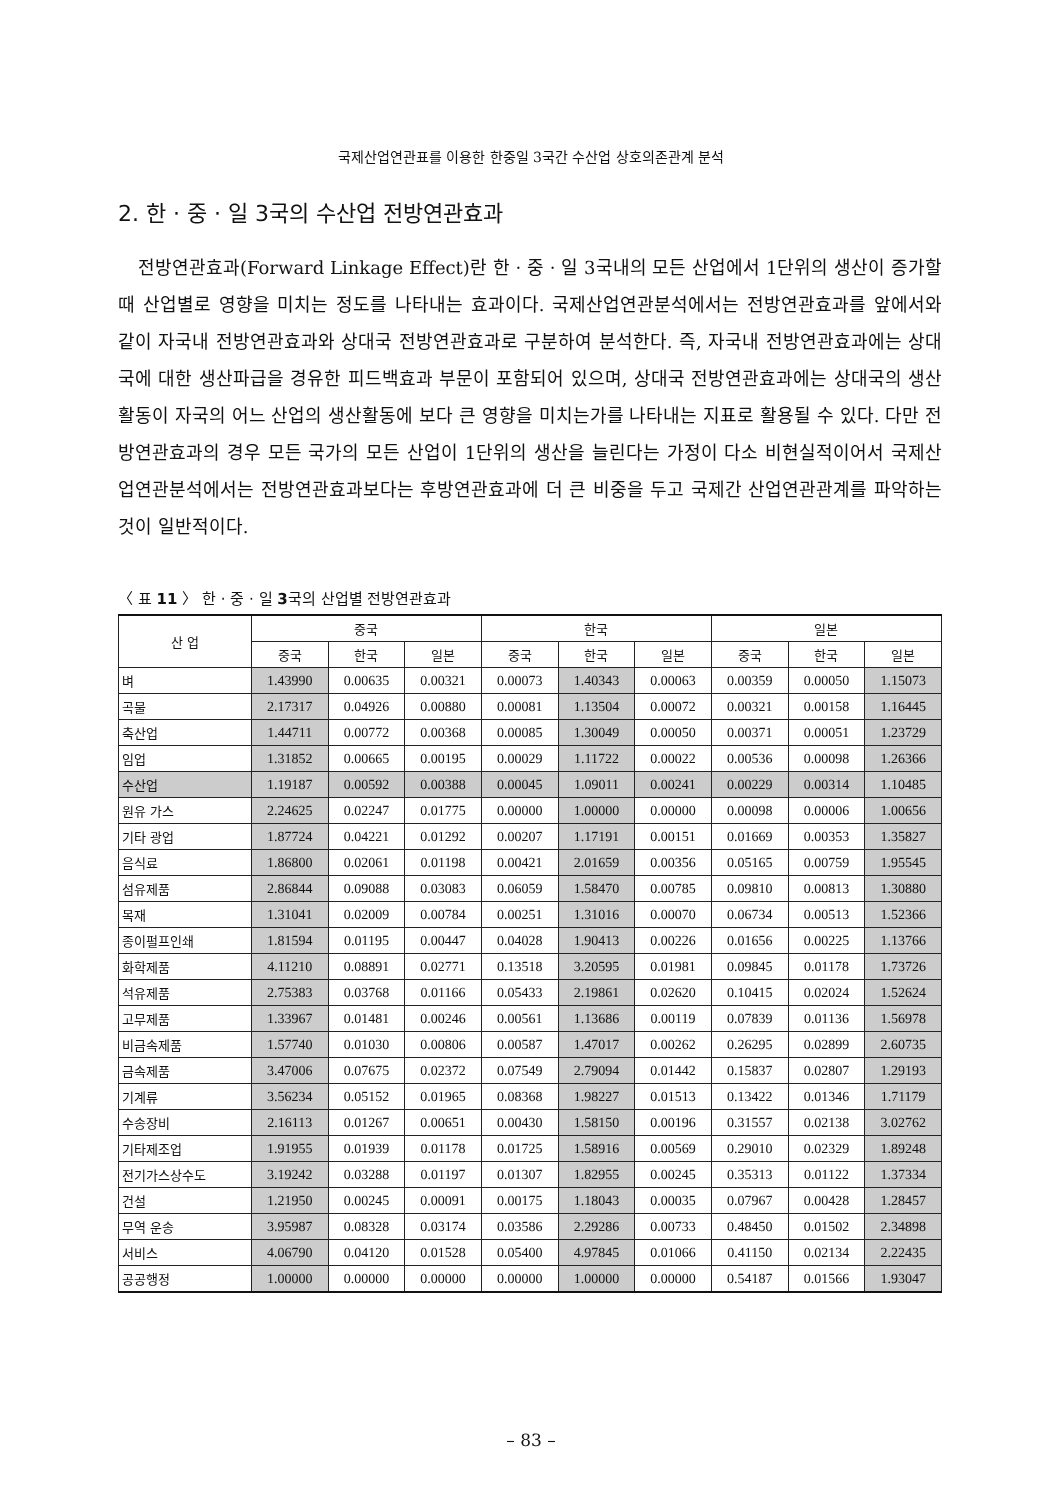국제산업연관표를 이용한 한중일 3국간 수산업 상호의존관계 분석
2. 한 · 중 · 일 3국의 수산업 전방연관효과
전방연관효과(Forward Linkage Effect)란 한 · 중 · 일 3국내의 모든 산업에서 1단위의 생산이 증가할 때 산업별로 영향을 미치는 정도를 나타내는 효과이다. 국제산업연관분석에서는 전방연관효과를 앞에서와 같이 자국내 전방연관효과와 상대국 전방연관효과로 구분하여 분석한다. 즉, 자국내 전방연관효과에는 상대국에 대한 생산파급을 경유한 피드백효과 부문이 포함되어 있으며, 상대국 전방연관효과에는 상대국의 생산활동이 자국의 어느 산업의 생산활동에 보다 큰 영향을 미치는가를 나타내는 지표로 활용될 수 있다. 다만 전방연관효과의 경우 모든 국가의 모든 산업이 1단위의 생산을 늘린다는 가정이 다소 비현실적이어서 국제산업연관분석에서는 전방연관효과보다는 후방연관효과에 더 큰 비중을 두고 국제간 산업연관관계를 파악하는 것이 일반적이다.
〈 표 11 〉 한 · 중 · 일 3국의 산업별 전방연관효과
| 산 업 | 중국 | | | 한국 | | | 일본 | | |
| --- | --- | --- | --- | --- | --- | --- | --- | --- | --- |
| | 중국 | 한국 | 일본 | 중국 | 한국 | 일본 | 중국 | 한국 | 일본 |
| 벼 | 1.43990 | 0.00635 | 0.00321 | 0.00073 | 1.40343 | 0.00063 | 0.00359 | 0.00050 | 1.15073 |
| 곡물 | 2.17317 | 0.04926 | 0.00880 | 0.00081 | 1.13504 | 0.00072 | 0.00321 | 0.00158 | 1.16445 |
| 축산업 | 1.44711 | 0.00772 | 0.00368 | 0.00085 | 1.30049 | 0.00050 | 0.00371 | 0.00051 | 1.23729 |
| 임업 | 1.31852 | 0.00665 | 0.00195 | 0.00029 | 1.11722 | 0.00022 | 0.00536 | 0.00098 | 1.26366 |
| 수산업 | 1.19187 | 0.00592 | 0.00388 | 0.00045 | 1.09011 | 0.00241 | 0.00229 | 0.00314 | 1.10485 |
| 원유 가스 | 2.24625 | 0.02247 | 0.01775 | 0.00000 | 1.00000 | 0.00000 | 0.00098 | 0.00006 | 1.00656 |
| 기타 광업 | 1.87724 | 0.04221 | 0.01292 | 0.00207 | 1.17191 | 0.00151 | 0.01669 | 0.00353 | 1.35827 |
| 음식료 | 1.86800 | 0.02061 | 0.01198 | 0.00421 | 2.01659 | 0.00356 | 0.05165 | 0.00759 | 1.95545 |
| 섬유제품 | 2.86844 | 0.09088 | 0.03083 | 0.06059 | 1.58470 | 0.00785 | 0.09810 | 0.00813 | 1.30880 |
| 목재 | 1.31041 | 0.02009 | 0.00784 | 0.00251 | 1.31016 | 0.00070 | 0.06734 | 0.00513 | 1.52366 |
| 종이펄프인쇄 | 1.81594 | 0.01195 | 0.00447 | 0.04028 | 1.90413 | 0.00226 | 0.01656 | 0.00225 | 1.13766 |
| 화학제품 | 4.11210 | 0.08891 | 0.02771 | 0.13518 | 3.20595 | 0.01981 | 0.09845 | 0.01178 | 1.73726 |
| 석유제품 | 2.75383 | 0.03768 | 0.01166 | 0.05433 | 2.19861 | 0.02620 | 0.10415 | 0.02024 | 1.52624 |
| 고무제품 | 1.33967 | 0.01481 | 0.00246 | 0.00561 | 1.13686 | 0.00119 | 0.07839 | 0.01136 | 1.56978 |
| 비금속제품 | 1.57740 | 0.01030 | 0.00806 | 0.00587 | 1.47017 | 0.00262 | 0.26295 | 0.02899 | 2.60735 |
| 금속제품 | 3.47006 | 0.07675 | 0.02372 | 0.07549 | 2.79094 | 0.01442 | 0.15837 | 0.02807 | 1.29193 |
| 기계류 | 3.56234 | 0.05152 | 0.01965 | 0.08368 | 1.98227 | 0.01513 | 0.13422 | 0.01346 | 1.71179 |
| 수송장비 | 2.16113 | 0.01267 | 0.00651 | 0.00430 | 1.58150 | 0.00196 | 0.31557 | 0.02138 | 3.02762 |
| 기타제조업 | 1.91955 | 0.01939 | 0.01178 | 0.01725 | 1.58916 | 0.00569 | 0.29010 | 0.02329 | 1.89248 |
| 전기가스상수도 | 3.19242 | 0.03288 | 0.01197 | 0.01307 | 1.82955 | 0.00245 | 0.35313 | 0.01122 | 1.37334 |
| 건설 | 1.21950 | 0.00245 | 0.00091 | 0.00175 | 1.18043 | 0.00035 | 0.07967 | 0.00428 | 1.28457 |
| 무역 운송 | 3.95987 | 0.08328 | 0.03174 | 0.03586 | 2.29286 | 0.00733 | 0.48450 | 0.01502 | 2.34898 |
| 서비스 | 4.06790 | 0.04120 | 0.01528 | 0.05400 | 4.97845 | 0.01066 | 0.41150 | 0.02134 | 2.22435 |
| 공공행정 | 1.00000 | 0.00000 | 0.00000 | 0.00000 | 1.00000 | 0.00000 | 0.54187 | 0.01566 | 1.93047 |
– 83 –